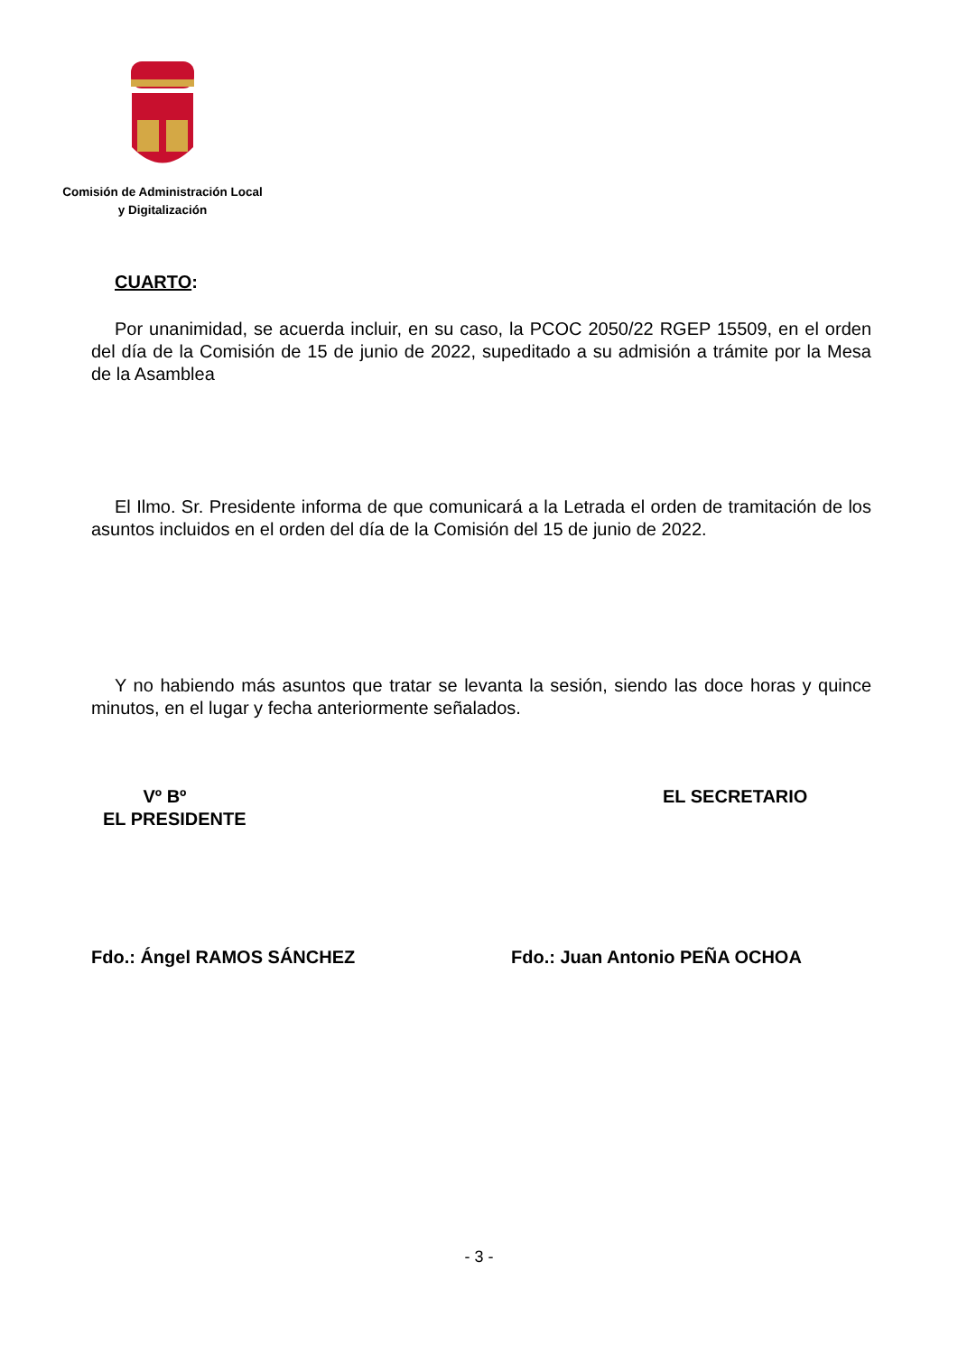Comisión de Administración Local
y Digitalización
CUARTO:
Por unanimidad, se acuerda incluir, en su caso, la PCOC 2050/22 RGEP 15509, en el orden del día de la Comisión de 15 de junio de 2022, supeditado a su admisión a trámite por la Mesa de la Asamblea
El Ilmo. Sr. Presidente informa de que comunicará a la Letrada el orden de tramitación de los asuntos incluidos en el orden del día de la Comisión del 15 de junio de 2022.
Y no habiendo más asuntos que tratar se levanta la sesión, siendo las doce horas y quince minutos, en el lugar y fecha anteriormente señalados.
Vº Bº
EL PRESIDENTE
EL SECRETARIO
Fdo.: Ángel RAMOS SÁNCHEZ Fdo.: Juan Antonio PEÑA OCHOA
- 3 -